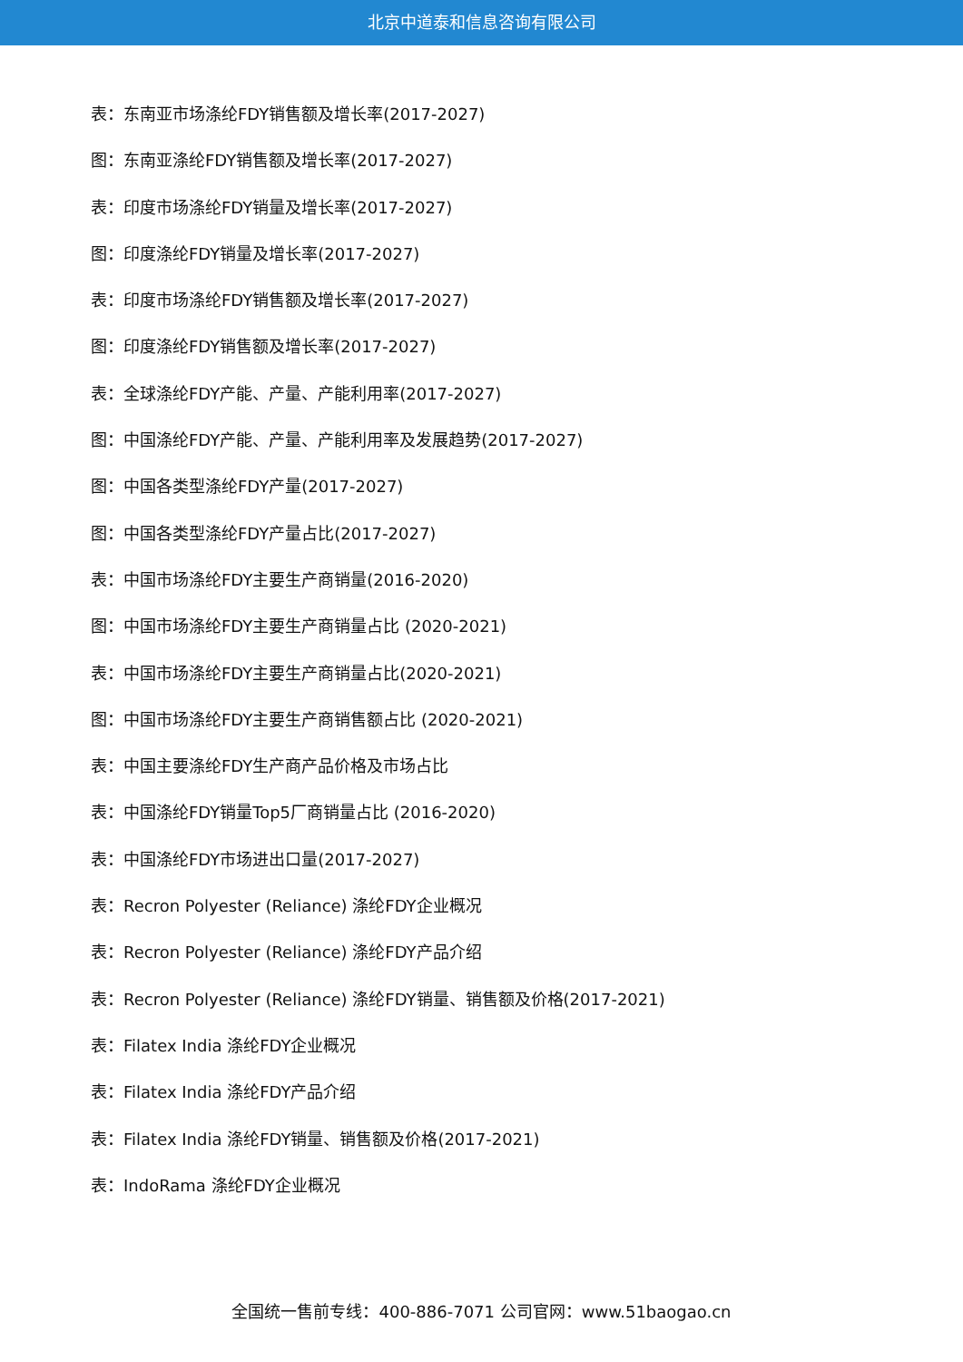北京中道泰和信息咨询有限公司
表：东南亚市场涤纶FDY销售额及增长率(2017-2027)
图：东南亚涤纶FDY销售额及增长率(2017-2027)
表：印度市场涤纶FDY销量及增长率(2017-2027)
图：印度涤纶FDY销量及增长率(2017-2027)
表：印度市场涤纶FDY销售额及增长率(2017-2027)
图：印度涤纶FDY销售额及增长率(2017-2027)
表：全球涤纶FDY产能、产量、产能利用率(2017-2027)
图：中国涤纶FDY产能、产量、产能利用率及发展趋势(2017-2027)
图：中国各类型涤纶FDY产量(2017-2027)
图：中国各类型涤纶FDY产量占比(2017-2027)
表：中国市场涤纶FDY主要生产商销量(2016-2020)
图：中国市场涤纶FDY主要生产商销量占比 (2020-2021)
表：中国市场涤纶FDY主要生产商销量占比(2020-2021)
图：中国市场涤纶FDY主要生产商销售额占比 (2020-2021)
表：中国主要涤纶FDY生产商产品价格及市场占比
表：中国涤纶FDY销量Top5厂商销量占比 (2016-2020)
表：中国涤纶FDY市场进出口量(2017-2027)
表：Recron Polyester (Reliance) 涤纶FDY企业概况
表：Recron Polyester (Reliance) 涤纶FDY产品介绍
表：Recron Polyester (Reliance) 涤纶FDY销量、销售额及价格(2017-2021)
表：Filatex India 涤纶FDY企业概况
表：Filatex India 涤纶FDY产品介绍
表：Filatex India 涤纶FDY销量、销售额及价格(2017-2021)
表：IndoRama 涤纶FDY企业概况
全国统一售前专线：400-886-7071 公司官网：www.51baogao.cn